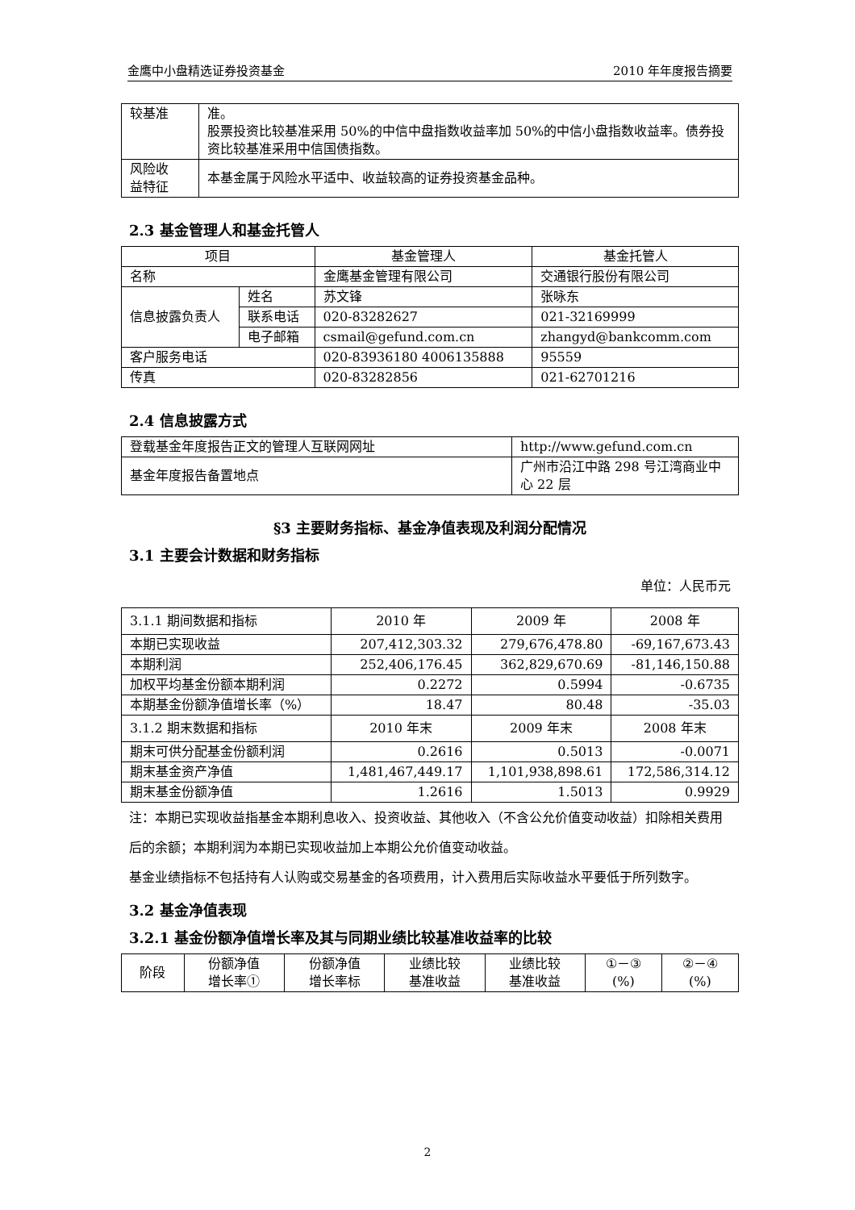金鹰中小盘精选证券投资基金 2010 年年度报告摘要
| 较基准 | 准。 股票投资比较基准采用 50%的中信中盘指数收益率加 50%的中信小盘指数收益率。债券投资比较基准采用中信国债指数。 |
| 风险收 益特征 | 本基金属于风险水平适中、收益较高的证券投资基金品种。 |
2.3 基金管理人和基金托管人
| 项目 | | 基金管理人 | 基金托管人 |
| --- | --- | --- | --- |
| 名称 | | 金鹰基金管理有限公司 | 交通银行股份有限公司 |
| 信息披露负责人 | 姓名 | 苏文锋 | 张咏东 |
| | 联系电话 | 020-83282627 | 021-32169999 |
| | 电子邮箱 | csmail@gefund.com.cn | zhangyd@bankcomm.com |
| 客户服务电话 | | 020-83936180 4006135888 | 95559 |
| 传真 | | 020-83282856 | 021-62701216 |
2.4 信息披露方式
| 登载基金年度报告正文的管理人互联网网址 | http://www.gefund.com.cn |
| 基金年度报告备置地点 | 广州市沿江中路 298 号江湾商业中心 22 层 |
§3 主要财务指标、基金净值表现及利润分配情况
3.1 主要会计数据和财务指标
单位：人民币元
| 3.1.1 期间数据和指标 | 2010 年 | 2009 年 | 2008 年 |
| 本期已实现收益 | 207,412,303.32 | 279,676,478.80 | -69,167,673.43 |
| 本期利润 | 252,406,176.45 | 362,829,670.69 | -81,146,150.88 |
| 加权平均基金份额本期利润 | 0.2272 | 0.5994 | -0.6735 |
| 本期基金份额净值增长率（%） | 18.47 | 80.48 | -35.03 |
| 3.1.2 期末数据和指标 | 2010 年末 | 2009 年末 | 2008 年末 |
| 期末可供分配基金份额利润 | 0.2616 | 0.5013 | -0.0071 |
| 期末基金资产净值 | 1,481,467,449.17 | 1,101,938,898.61 | 172,586,314.12 |
| 期末基金份额净值 | 1.2616 | 1.5013 | 0.9929 |
注：本期已实现收益指基金本期利息收入、投资收益、其他收入（不含公允价值变动收益）扣除相关费用后的余额；本期利润为本期已实现收益加上本期公允价值变动收益。
基金业绩指标不包括持有人认购或交易基金的各项费用，计入费用后实际收益水平要低于所列数字。
3.2 基金净值表现
3.2.1 基金份额净值增长率及其与同期业绩比较基准收益率的比较
| 阶段 | 份额净值 增长率① | 份额净值 增长率标 | 业绩比较 基准收益 | 业绩比较 基准收益 | ①－③ (%) | ②－④ (%) |
2